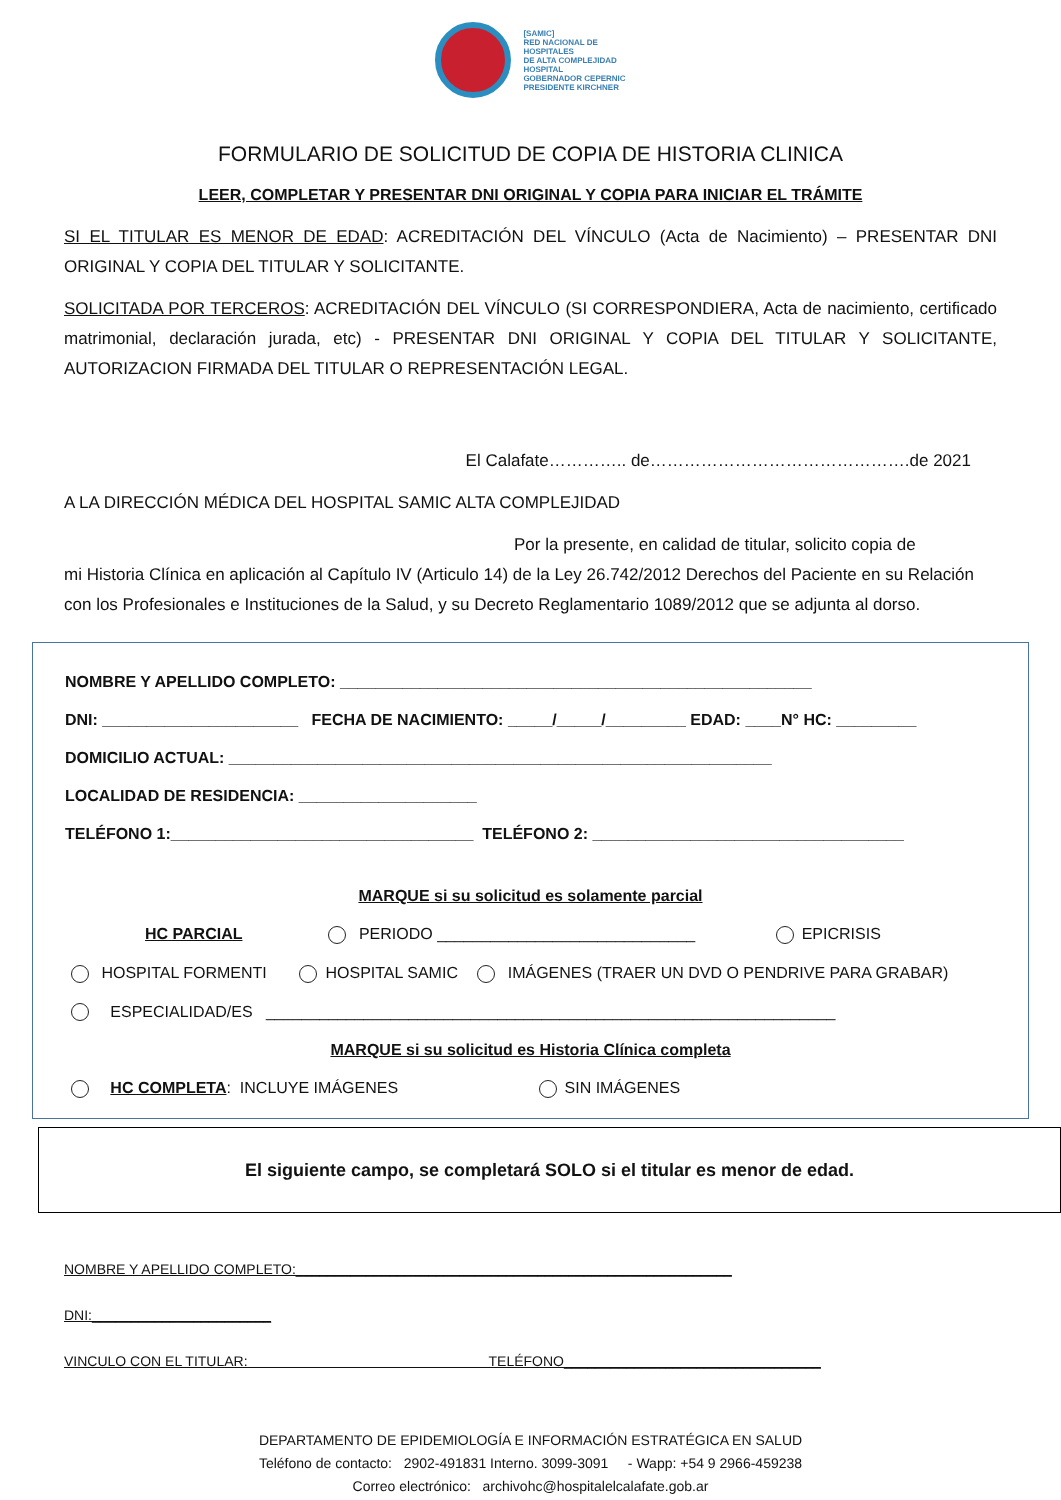[SAMIC]
RED NACIONAL DE
HOSPITALES
DE ALTA COMPLEJIDAD
HOSPITAL
GOBERNADOR CEPERNIC
PRESIDENTE KIRCHNER
FORMULARIO DE SOLICITUD DE COPIA DE HISTORIA CLINICA
LEER, COMPLETAR Y PRESENTAR DNI ORIGINAL Y COPIA PARA INICIAR EL TRÁMITE
SI EL TITULAR ES MENOR DE EDAD: ACREDITACIÓN DEL VÍNCULO (Acta de Nacimiento) – PRESENTAR DNI ORIGINAL Y COPIA DEL TITULAR Y SOLICITANTE.
SOLICITADA POR TERCEROS: ACREDITACIÓN DEL VÍNCULO (SI CORRESPONDIERA, Acta de nacimiento, certificado matrimonial, declaración jurada, etc) - PRESENTAR DNI ORIGINAL Y COPIA DEL TITULAR Y SOLICITANTE, AUTORIZACION FIRMADA DEL TITULAR O REPRESENTACIÓN LEGAL.
El Calafate………….. de……………………………………….de 2021
A LA DIRECCIÓN MÉDICA DEL HOSPITAL SAMIC ALTA COMPLEJIDAD
Por la presente, en calidad de titular, solicito copia de
mi Historia Clínica en aplicación al Capítulo IV (Articulo 14) de la Ley 26.742/2012 Derechos del Paciente en su Relación con los Profesionales e Instituciones de la Salud, y su Decreto Reglamentario 1089/2012 que se adjunta al dorso.
NOMBRE Y APELLIDO COMPLETO: _____________________________________________________
DNI: ______________________ FECHA DE NACIMIENTO: _____/_____/_________ EDAD: ____N° HC: _________
DOMICILIO ACTUAL: _____________________________________________________________
LOCALIDAD DE RESIDENCIA: ____________________
TELÉFONO 1:__________________________________ TELÉFONO 2: ___________________________________
MARQUE si su solicitud es solamente parcial
HC PARCIAL PERIODO _____________________________ EPICRISIS
HOSPITAL FORMENTI HOSPITAL SAMIC IMÁGENES (TRAER UN DVD O PENDRIVE PARA GRABAR)
ESPECIALIDAD/ES ________________________________________________________________
MARQUE si su solicitud es Historia Clínica completa
HC COMPLETA: INCLUYE IMÁGENES SIN IMÁGENES
El siguiente campo, se completará SOLO si el titular es menor de edad.
NOMBRE Y APELLIDO COMPLETO:________________________________________________________
DNI:_______________________
VINCULO CON EL TITULAR: TELÉFONO_________________________________
DEPARTAMENTO DE EPIDEMIOLOGÍA E INFORMACIÓN ESTRATÉGICA EN SALUD
Teléfono de contacto: 2902-491831 Interno. 3099-3091 - Wapp: +54 9 2966-459238
Correo electrónico: archivohc@hospitalelcalafate.gob.ar